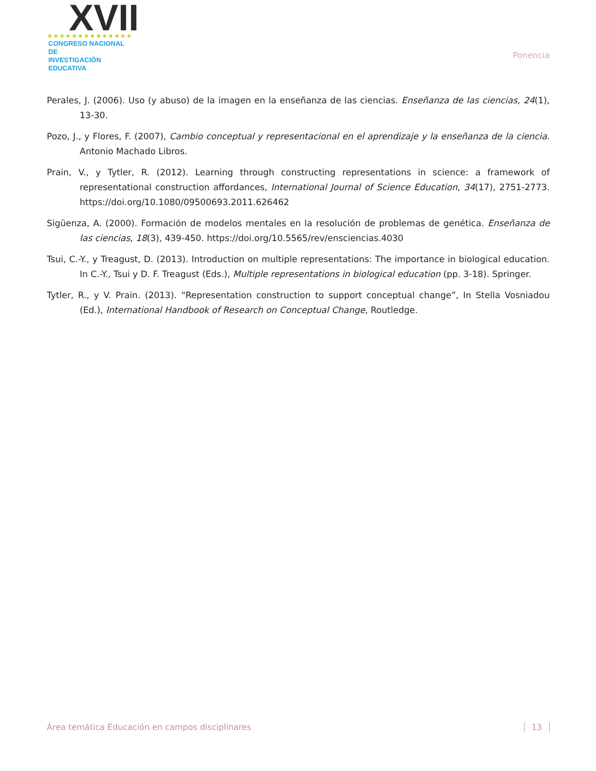XVII
CONGRESO NACIONAL DE
INVESTIGACIÓN EDUCATIVA
Ponencia
Perales, J. (2006). Uso (y abuso) de la imagen en la enseñanza de las ciencias. Enseñanza de las ciencias, 24(1), 13-30.
Pozo, J., y Flores, F. (2007), Cambio conceptual y representacional en el aprendizaje y la enseñanza de la ciencia. Antonio Machado Libros.
Prain, V., y Tytler, R. (2012). Learning through constructing representations in science: a framework of representational construction affordances, International Journal of Science Education, 34(17), 2751-2773. https://doi.org/10.1080/09500693.2011.626462
Sigüenza, A. (2000). Formación de modelos mentales en la resolución de problemas de genética. Enseñanza de las ciencias, 18(3), 439-450. https://doi.org/10.5565/rev/ensciencias.4030
Tsui, C.-Y., y Treagust, D. (2013). Introduction on multiple representations: The importance in biological education. In C.-Y., Tsui y D. F. Treagust (Eds.), Multiple representations in biological education (pp. 3-18). Springer.
Tytler, R., y V. Prain. (2013). “Representation construction to support conceptual change”, In Stella Vosniadou (Ed.), International Handbook of Research on Conceptual Change, Routledge.
Área temática Educación en campos disciplinares 13